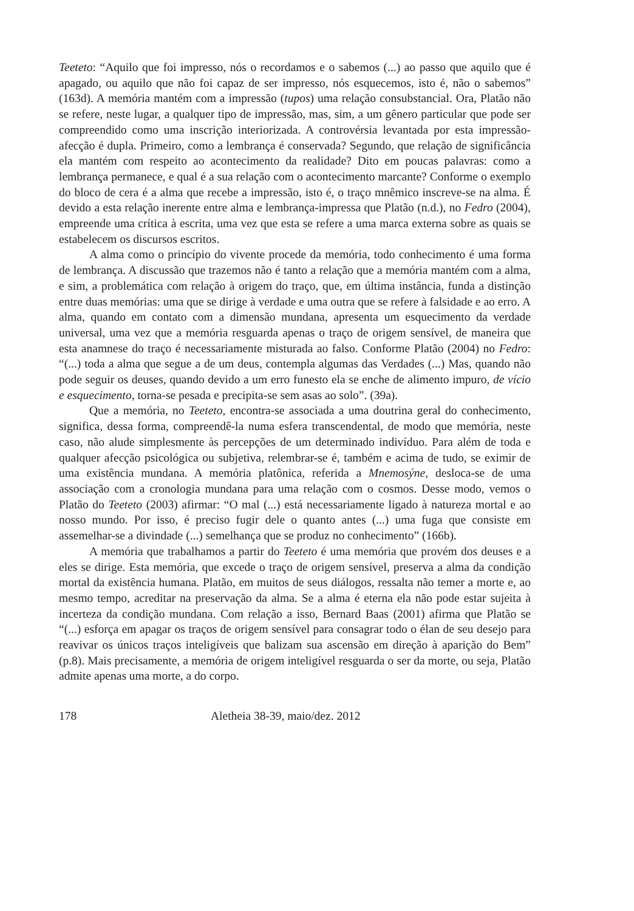Teeteto: “Aquilo que foi impresso, nós o recordamos e o sabemos (...) ao passo que aquilo que é apagado, ou aquilo que não foi capaz de ser impresso, nós esquecemos, isto é, não o sabemos” (163d). A memória mantém com a impressão (tupos) uma relação consubstancial. Ora, Platão não se refere, neste lugar, a qualquer tipo de impressão, mas, sim, a um gênero particular que pode ser compreendido como uma inscrição interiorizada. A controvérsia levantada por esta impressão-afecção é dupla. Primeiro, como a lembrança é conservada? Segundo, que relação de significância ela mantém com respeito ao acontecimento da realidade? Dito em poucas palavras: como a lembrança permanece, e qual é a sua relação com o acontecimento marcante? Conforme o exemplo do bloco de cera é a alma que recebe a impressão, isto é, o traço mnêmico inscreve-se na alma. É devido a esta relação inerente entre alma e lembrança-impressa que Platão (n.d.), no Fedro (2004), empreende uma crítica à escrita, uma vez que esta se refere a uma marca externa sobre as quais se estabelecem os discursos escritos.
A alma como o princípio do vivente procede da memória, todo conhecimento é uma forma de lembrança. A discussão que trazemos não é tanto a relação que a memória mantém com a alma, e sim, a problemática com relação à origem do traço, que, em última instância, funda a distinção entre duas memórias: uma que se dirige à verdade e uma outra que se refere à falsidade e ao erro. A alma, quando em contato com a dimensão mundana, apresenta um esquecimento da verdade universal, uma vez que a memória resguarda apenas o traço de origem sensível, de maneira que esta anamnese do traço é necessariamente misturada ao falso. Conforme Platão (2004) no Fedro: “(...) toda a alma que segue a de um deus, contempla algumas das Verdades (...) Mas, quando não pode seguir os deuses, quando devido a um erro funesto ela se enche de alimento impuro, de vício e esquecimento, torna-se pesada e precipita-se sem asas ao solo”. (39a).
Que a memória, no Teeteto, encontra-se associada a uma doutrina geral do conhecimento, significa, dessa forma, compreendê-la numa esfera transcendental, de modo que memória, neste caso, não alude simplesmente às percepções de um determinado indivíduo. Para além de toda e qualquer afecção psicológica ou subjetiva, relembrar-se é, também e acima de tudo, se eximir de uma existência mundana. A memória platônica, referida a Mnemosýne, desloca-se de uma associação com a cronologia mundana para uma relação com o cosmos. Desse modo, vemos o Platão do Teeteto (2003) afirmar: “O mal (...) está necessariamente ligado à natureza mortal e ao nosso mundo. Por isso, é preciso fugir dele o quanto antes (...) uma fuga que consiste em assemelhar-se a divindade (...) semelhança que se produz no conhecimento” (166b).
A memória que trabalhamos a partir do Teeteto é uma memória que provém dos deuses e a eles se dirige. Esta memória, que excede o traço de origem sensível, preserva a alma da condição mortal da existência humana. Platão, em muitos de seus diálogos, ressalta não temer a morte e, ao mesmo tempo, acreditar na preservação da alma. Se a alma é eterna ela não pode estar sujeita à incerteza da condição mundana. Com relação a isso, Bernard Baas (2001) afirma que Platão se “(...) esforça em apagar os traços de origem sensível para consagrar todo o élan de seu desejo para reavivar os únicos traços inteligíveis que balizam sua ascensão em direção à aparição do Bem” (p.8). Mais precisamente, a memória de origem inteligível resguarda o ser da morte, ou seja, Platão admite apenas uma morte, a do corpo.
178 Aletheia 38-39, maio/dez. 2012